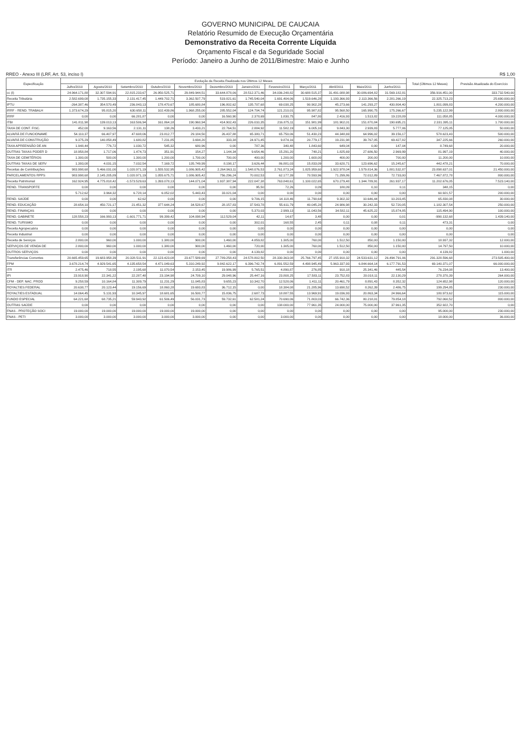GOVERNO MUNICIPAL DE CAUCAIA
Relatório Resumido de Execução Orçamentária
Demonstrativo da Receita Corrente Líquida
Orçamento Fiscal e da Seguridade Social
Período: Janeiro a Junho de 2011/Bimestre: Maio e Junho
RREO - Anexo III (LRF, Art. 53, inciso I) R$ 1,00
| Especificação | Evolução da Receita Realizada nos Últimos 12 Meses | | | | | | | | | | | | Total (Últimos 12 Meses) | Previsão Atualizada do Exercício |
| --- | --- | --- | --- | --- | --- | --- | --- | --- | --- | --- | --- | --- | --- | --- |
| | Julho/2010 | Agosto/2010 | Setembro/2010 | Outubro/2010 | Novembro/2010 | Dezembro/2010 | Janeiro/2011 | Fevereiro/2011 | Março/2011 | Abril/2011 | Maio/2011 | Junho/2011 | | |
| cc (I) | 24.964.171,88 | 32.307.594,91 | 22.815.233,67 | 26.950.525,71 | 29.849.944,51 | 33.644.878,06 | 28.512.371,46 | 34.036.248,82 | 30.688.515,37 | 31.491.088,98 | 30.086.694,82 | 31.569.182,81 | 356.916.451,00 | 333.732.540,00 |
| Receita Tributária | 2.582.699,08 | 1.735.155,33 | 2.131.417,45 | 1.449.702,71 | 3.362.507,79 | 519.821,61 | 1.745.540,04 | 1.691.404,06 | 1.519.646,28 | 1.193.366,93 | 2.113.366,56 | 2.281.266,19 | 22.325.713,23 | 25.690.000,00 |
| IPTU | -264.387,46 | 354.570,49 | 236.843,13 | 178.470,67 | 185.680,84 | 196.802,62 | 135.707,68 | 69.038,25 | 90.902,28 | 45.273,66 | 141.293,27 | 430.804,40 | 1.801.099,83 | 4.200.000,00 |
| IRRF - REND. TRABALH | 1.373.674,29 | 95.815,20 | 630.658,11 | 102.439,86 | 1.968.255,00 | 285.552,04 | 124.704,74 | 121.210,01 | 95.987,82 | 95.568,50 | 165.990,75 | 175.266,67 | 5.235.122,99 | 2.800.000,00 |
| IRRF | 0,00 | 0,00 | 66.281,87 | 0,00 | 0,00 | 16.560,90 | 2.378,69 | 1.830,75 | 847,80 | 2.416,93 | 1.513,82 | 19.228,09 | 111.058,85 | 4.000.000,00 |
| ITBI | 141.811,98 | 139.013,13 | 163.506,94 | 161.864,18 | 190.960,94 | 414.902,43 | 226.010,35 | 216.875,11 | 151.981,99 | 181.902,01 | 151.870,84 | 190.695,21 | 2.331.395,11 | 1.700.000,00 |
| TAXA DE CONT. FISC. | 452,00 | 9.163,56 | 2.131,11 | 138,26 | 3.433,21 | 22.764,51 | 2.884,92 | 11.582,19 | 6.005,10 | 9.843,30 | 2.939,83 | 5.777,06 | 77.125,05 | 50.000,00 |
| ALVARÁ DE FUNCIONAME | 54.110,37 | 66.407,97 | 47.608,06 | 23.812,77 | 29.184,50 | 26.437,88 | 65.380,71 | 65.750,06 | 51.430,23 | 44.348,69 | 64.996,02 | 39.156,17 | 578.623,43 | 500.000,00 |
| ALVARÁ DE CONSTRUÇÃO | 9.375,29 | 140.858,49 | 1.680,82 | 7.231,85 | 3.694,20 | 333,38 | 24.971,45 | 9.874,16 | 20.779,17 | 19.231,98 | 39.767,05 | 69.427,82 | 347.225,66 | 260.000,00 |
| TAXA APREENSÃO DE AN | 1.948,44 | 776,72 | 1.030,72 | 545,32 | 680,96 | 0,00 | 787,36 | 340,48 | 1.843,60 | 649,04 | 0,00 | 147,04 | 8.749,68 | 20.000,00 |
| OUTRAS TAXAS PODER D | 18.958,84 | 1.717,06 | 1.474,73 | 351,91 | 154,27 | 1.144,34 | 9.654,46 | 15.291,20 | 748,21 | 1.825,69 | 27.686,50 | 2.969,99 | 81.997,19 | 40.000,00 |
| TAXA DE CEMITÉRIOS | 1.300,00 | 500,00 | 1.300,00 | 1.200,00 | 1.700,00 | 700,00 | 400,00 | 1.200,00 | 1.600,00 | 400,00 | 200,00 | 700,00 | 11.200,00 | 10.000,00 |
| OUTRAS TAXAS DE SERV | 1.393,08 | 4.031,15 | 7.032,54 | 7.169,72 | 135.749,99 | 8.198,17 | 3.626,44 | 86.881,03 | 15.833,09 | 33.620,71 | 123.696,62 | 15.245,67 | 442.478,21 | 70.000,00 |
| Receitas de Contribuições | 983.998,68 | 5.466.031,00 | 1.020.971,19 | 1.555.532,95 | 1.086.905,42 | 2.264.963,11 | 1.548.076,53 | 2.761.873,24 | 1.825.959,60 | 1.922.978,04 | 1.579.814,36 | 1.881.532,87 | 23.898.637,01 | 21.450.000,00 |
| PARCELAMENTOS RPPS | 983.998,68 | 2.145.205,89 | 1.020.971,19 | 1.055.675,71 | 1.086.905,42 | 756.296,24 | 70.002,53 | 62.177,39 | 70.593,96 | 71.299,86 | 72.012,89 | 72.733,00 | 7.467.872,78 | 800.000,00 |
| Receita Patrimonial | 162.924,95 | 4.775.818,42 | -1.573.529,63 | 1.393.078,13 | 144.071,04 | 1.937.387,94 | 222.047,38 | 763.848,61 | 1.100.022,65 | 670.279,48 | 1.344.789,91 | 261.937,17 | 11.202.676,05 | 7.523.140,00 |
| REND. TRANSPORTE | 0,00 | 0,00 | 0,00 | 0,00 | 0,00 | 0,00 | 95,50 | 72,26 | 0,09 | 180,09 | 0,10 | 0,11 | 348,15 | 0,00 |
| | 5.712,62 | 3.964,32 | 6.728,14 | 6.052,02 | 5.443,43 | 33.021,04 | 0,00 | 0,00 | 0,00 | 0,00 | 0,00 | 0,00 | 60.921,57 | 200.000,00 |
| REND. SAÚDE | 0,00 | 0,00 | 62,62 | 0,00 | 0,00 | 0,00 | 9.706,15 | 14.118,46 | 11.790,64 | 9.302,32 | 10.646,44 | 10.203,45 | 65.830,08 | 30.000,00 |
| REND. EDUCAÇÃO | 28.654,10 | 450.721,17 | 21.451,32 | 377.644,24 | 34.528,67 | 28.157,83 | 37.543,78 | 55.611,79 | 40.045,28 | 24.986,98 | 30.242,33 | 52.720,05 | 1.182.307,54 | 250.000,00 |
| REND. FINANÇAS | 0,00 | 0,00 | 0,00 | 0,00 | 0,00 | 0,00 | 5.370,03 | 2.999,13 | 11.043,56 | 34.582,11 | 45.625,22 | 15.874,85 | 115.494,90 | 100.000,00 |
| REND. GABINETE | 128.558,23 | 166.993,13 | -1.601.771,71 | 99.399,42 | 104.098,94 | 112.529,04 | 42,11 | 14,67 | 3,48 | 0,00 | 0,00 | 0,01 | -990.132,68 | 1.439.140,00 |
| REND. TURISMO | 0,00 | 0,00 | 0,00 | 0,00 | 0,00 | 0,00 | 302,01 | 168,55 | 2,45 | 0,11 | 0,08 | 0,11 | 473,31 | 0,00 |
| Receita Agropecuária | 0,00 | 0,00 | 0,00 | 0,00 | 0,00 | 0,00 | 0,00 | 0,00 | 0,00 | 0,00 | 0,00 | 0,00 | 0,00 | 0,00 |
| Receita Industrial | 0,00 | 0,00 | 0,00 | 0,00 | 0,00 | 0,00 | 0,00 | 0,00 | 0,00 | 0,00 | 0,00 | 0,00 | 0,00 | 0,00 |
| Receita de Serviços | 2.800,00 | 960,00 | 1.000,00 | 1.380,00 | 900,00 | 1.460,00 | 4.859,82 | 1.305,00 | 760,00 | 1.512,50 | 850,00 | 1.150,00 | 18.937,32 | 12.000,00 |
| SERVIÇOS DE VENDA DE | 2.800,00 | 960,00 | 1.000,00 | 1.380,00 | 900,00 | 1.460,00 | 720,00 | 1.305,00 | 760,00 | 1.512,50 | 850,00 | 1.150,00 | 14.797,50 | 10.000,00 |
| OUTROS SERVIÇOS | 0,00 | 0,00 | 0,00 | 0,00 | 0,00 | 0,00 | 4.139,82 | 0,00 | 0,00 | 0,00 | 0,00 | 0,00 | 4.139,82 | 1.000,00 |
| Transferências Correntes | 20.665.459,65 | 19.683.958,39 | 20.328.511,91 | 22.123.423,08 | 23.677.589,69 | 27.789.258,43 | 24.578.802,50 | 28.330.363,08 | 25.766.797,45 | 27.155.910,32 | 24.533.631,12 | 26.494.791,06 | 291.328.596,68 | 273.505.400,00 |
| FPM | 3.678.214,74 | 4.929.541,65 | 4.135.658,54 | 4.471.049,63 | 5.310.249,92 | 9.842.622,17 | 6.396.742,74 | 6.891.552,59 | 4.498.945,49 | 5.963.337,93 | 6.844.664,14 | 6.177.791,53 | 69.140.371,07 | 66.000.000,00 |
| ITR | 2.475,46 | 718,55 | 2.195,68 | 11.070,54 | 2.153,45 | 19.986,99 | 5.765,51 | 4.890,87 | 276,85 | 910,18 | 25.341,46 | 445,54 | 76.234,08 | 13.400,00 |
| IPI | 23.918,90 | 22.341,22 | 22.287,48 | 23.194,98 | 24.709,10 | 29.048,96 | 25.447,16 | 23.808,25 | 17.583,11 | 23.752,83 | 20.018,11 | 22.130,29 | 278.370,39 | 264.000,00 |
| CFM - DEP. NAC. PROD | 9.258,59 | 10.164,84 | 11.309,79 | 11.231,29 | 11.045,83 | 9.655,23 | 10.342,70 | 12.528,06 | 1.411,11 | 20.461,79 | 8.891,43 | 8.352,32 | 124.652,98 | 120.000,00 |
| ROYALTIES FEDERAL | 20.638,77 | 20.123,44 | 19.156,69 | 18.860,28 | 19.693,83 | 36.712,15 | 0,00 | 18.384,08 | 21.285,96 | 13.690,52 | 8.262,39 | 2.486,75 | 199.294,85 | 230.000,00 |
| ROYALTIES ESTADUAL | 14.064,45 | 5.131,93 | 10.345,97 | 18.681,65 | 16.500,77 | 15.836,75 | 2.687,73 | 18.887,55 | 13.969,91 | 19.036,93 | 20.863,34 | 24.966,64 | 180.973,62 | 115.000,00 |
| FUNDO ESPECIAL | 64.221,68 | 68.735,21 | 59.943,92 | 61.506,49 | 56.031,73 | 59.732,61 | 62.581,24 | 70.690,06 | 71.803,03 | 66.742,36 | 80.218,01 | 79.854,18 | 792.060,52 | 800.000,00 |
| OUTRAS SAÚDE | 0,00 | 0,00 | 0,00 | 0,00 | 0,00 | 0,00 | 0,00 | 138.000,00 | 77.961,35 | 24.000,00 | 75.000,00 | 37.961,35 | 352.922,70 | 0,00 |
| FNAS - PROTEÇÃO SOCI | 19.000,00 | 19.000,00 | 19.000,00 | 19.000,00 | 19.000,00 | 0,00 | 0,00 | 0,00 | 0,00 | 0,00 | 0,00 | 0,00 | 95.000,00 | 230.000,00 |
| FNAS - PETI | 3.000,00 | 3.000,00 | 3.000,00 | 3.000,00 | 3.000,00 | 0,00 | 0,00 | 3.000,00 | 0,00 | 0,00 | 0,00 | 0,00 | 18.000,00 | 36.000,00 |